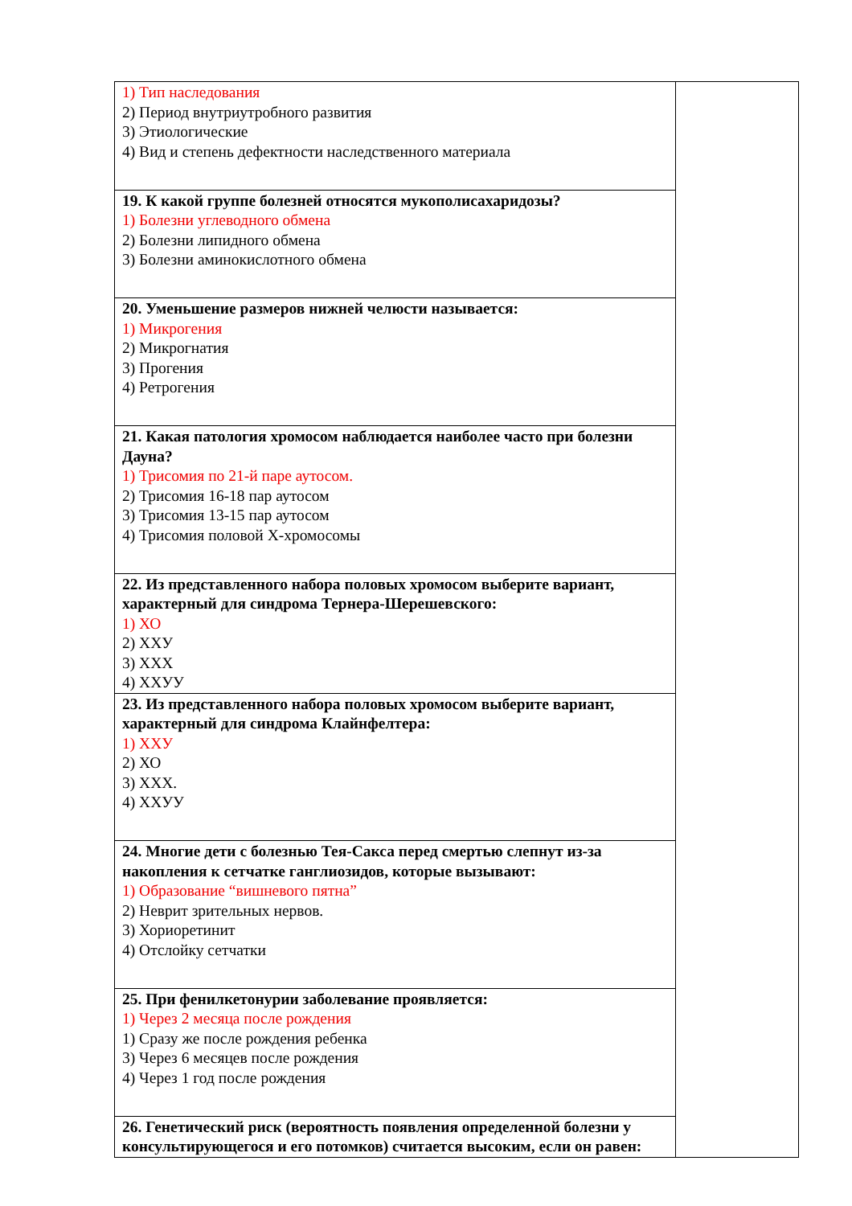| 1) Тип наследования 2) Период внутриутробного развития 3) Этиологические 4) Вид и степень дефектности наследственного материала | |
| 19. К какой группе болезней относятся мукополисахаридозы? 1) Болезни углеводного обмена 2) Болезни липидного обмена 3) Болезни аминокислотного обмена | |
| 20. Уменьшение размеров нижней челюсти называется: 1) Микрогения 2) Микрогнатия 3) Прогения 4) Ретрогения | |
| 21. Какая патология хромосом наблюдается наиболее часто при болезни Дауна? 1) Трисомия по 21-й паре аутосом. 2) Трисомия 16-18 пар аутосом 3) Трисомия 13-15 пар аутосом 4) Трисомия половой Х-хромосомы | |
| 22. Из представленного набора половых хромосом выберите вариант, характерный для синдрома Тернера-Шерешевского: 1) ХО 2) ХХУ 3) ХХХ 4) ХХУУ | |
| 23. Из представленного набора половых хромосом выберите вариант, характерный для синдрома Клайнфелтера: 1) ХХУ 2) ХО 3) ХХХ. 4) ХХУУ | |
| 24. Многие дети с болезнью Тея-Сакса перед смертью слепнут из-за накопления к сетчатке ганглиозидов, которые вызывают: 1) Образование “вишневого пятна” 2) Неврит зрительных нервов. 3) Хориоретинит 4) Отслойку сетчатки | |
| 25. При фенилкетонурии заболевание проявляется: 1) Через 2 месяца после рождения 1) Сразу же после рождения ребенка 3) Через 6 месяцев после рождения 4) Через 1 год после рождения | |
| 26. Генетический риск (вероятность появления определенной болезни у консультирующегося и его потомков) считается высоким, если он равен: | |